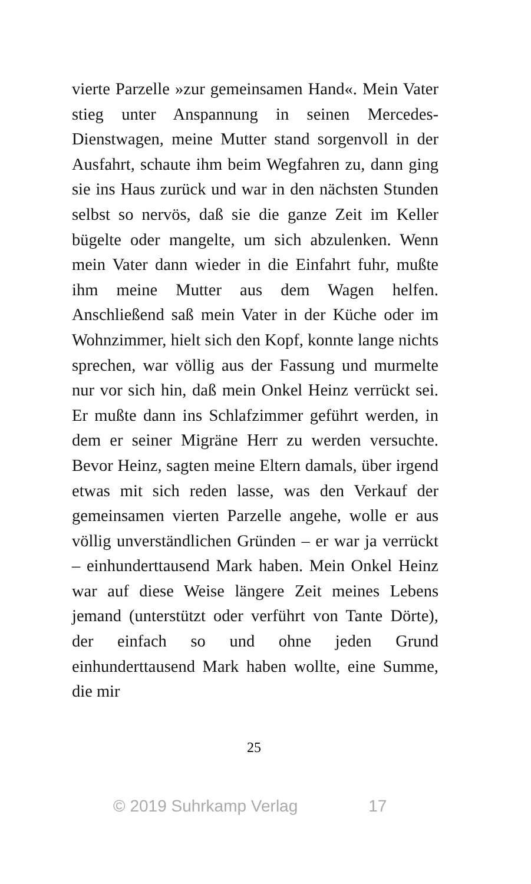vierte Parzelle »zur gemeinsamen Hand«. Mein Vater stieg unter Anspannung in seinen Mercedes-Dienstwagen, meine Mutter stand sorgenvoll in der Ausfahrt, schaute ihm beim Wegfahren zu, dann ging sie ins Haus zurück und war in den nächsten Stunden selbst so nervös, daß sie die ganze Zeit im Keller bügelte oder mangelte, um sich abzulenken. Wenn mein Vater dann wieder in die Einfahrt fuhr, mußte ihm meine Mutter aus dem Wagen helfen. Anschließend saß mein Vater in der Küche oder im Wohnzimmer, hielt sich den Kopf, konnte lange nichts sprechen, war völlig aus der Fassung und murmelte nur vor sich hin, daß mein Onkel Heinz verrückt sei. Er mußte dann ins Schlafzimmer geführt werden, in dem er seiner Migräne Herr zu werden versuchte. Bevor Heinz, sagten meine Eltern damals, über irgend etwas mit sich reden lasse, was den Verkauf der gemeinsamen vierten Parzelle angehe, wolle er aus völlig unverständlichen Gründen – er war ja verrückt – einhunderttausend Mark haben. Mein Onkel Heinz war auf diese Weise längere Zeit meines Lebens jemand (unterstützt oder verführt von Tante Dörte), der einfach so und ohne jeden Grund einhunderttausend Mark haben wollte, eine Summe, die mir
25
© 2019 Suhrkamp Verlag 17